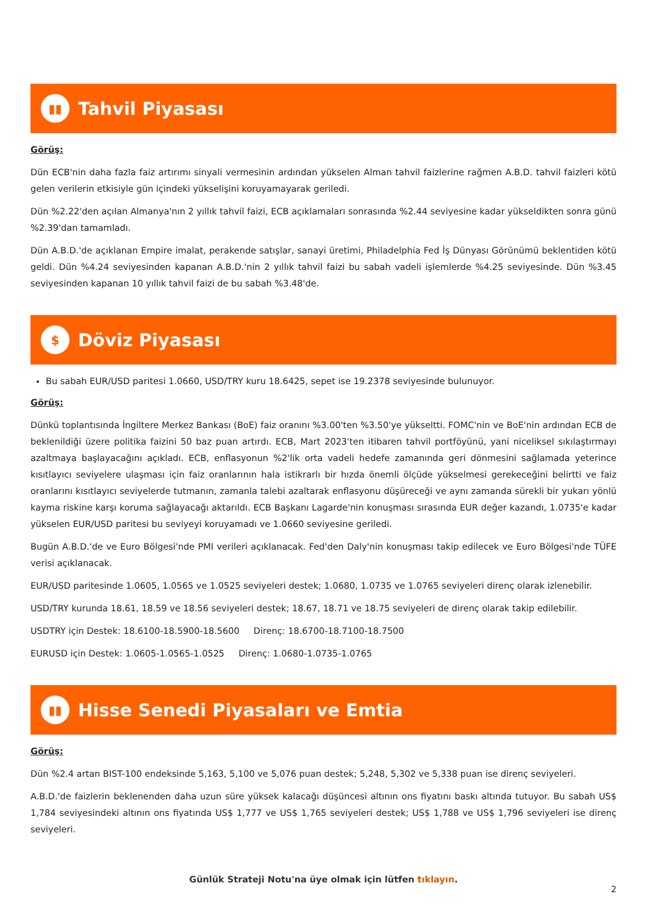▮▮
Tahvil Piyasası
Görüş:
Dün ECB'nin daha fazla faiz artırımı sinyali vermesinin ardından yükselen Alman tahvil faizlerine rağmen A.B.D. tahvil faizleri kötü gelen verilerin etkisiyle gün içindeki yükselişini koruyamayarak geriledi.
Dün %2.22'den açılan Almanya'nın 2 yıllık tahvil faizi, ECB açıklamaları sonrasında %2.44 seviyesine kadar yükseldikten sonra günü %2.39'dan tamamladı.
Dün A.B.D.'de açıklanan Empire imalat, perakende satışlar, sanayi üretimi, Philadelphia Fed İş Dünyası Görünümü beklentiden kötü geldi. Dün %4.24 seviyesinden kapanan A.B.D.'nin 2 yıllık tahvil faizi bu sabah vadeli işlemlerde %4.25 seviyesinde. Dün %3.45 seviyesinden kapanan 10 yıllık tahvil faizi de bu sabah %3.48'de.
$
Döviz Piyasası
Bu sabah EUR/USD paritesi 1.0660, USD/TRY kuru 18.6425, sepet ise 19.2378 seviyesinde bulunuyor.
Görüş:
Dünkü toplantısında İngiltere Merkez Bankası (BoE) faiz oranını %3.00'ten %3.50'ye yükseltti. FOMC'nin ve BoE'nin ardından ECB de beklenildiği üzere politika faizini 50 baz puan artırdı. ECB, Mart 2023'ten itibaren tahvil portföyünü, yani niceliksel sıkılaştırmayı azaltmaya başlayacağını açıkladı. ECB, enflasyonun %2'lik orta vadeli hedefe zamanında geri dönmesini sağlamada yeterince kısıtlayıcı seviyelere ulaşması için faiz oranlarının hala istikrarlı bir hızda önemli ölçüde yükselmesi gerekeceğini belirtti ve faiz oranlarını kısıtlayıcı seviyelerde tutmanın, zamanla talebi azaltarak enflasyonu düşüreceği ve aynı zamanda sürekli bir yukarı yönlü kayma riskine karşı koruma sağlayacağı aktarıldı. ECB Başkanı Lagarde'nin konuşması sırasında EUR değer kazandı, 1.0735'e kadar yükselen EUR/USD paritesi bu seviyeyi koruyamadı ve 1.0660 seviyesine geriledi.
Bugün A.B.D.'de ve Euro Bölgesi'nde PMI verileri açıklanacak. Fed'den Daly'nin konuşması takip edilecek ve Euro Bölgesi'nde TÜFE verisi açıklanacak.
EUR/USD paritesinde 1.0605, 1.0565 ve 1.0525 seviyeleri destek; 1.0680, 1.0735 ve 1.0765 seviyeleri direnç olarak izlenebilir.
USD/TRY kurunda 18.61, 18.59 ve 18.56 seviyeleri destek; 18.67, 18.71 ve 18.75 seviyeleri de direnç olarak takip edilebilir.
USDTRY için Destek: 18.6100-18.5900-18.5600 Direnç: 18.6700-18.7100-18.7500
EURUSD için Destek: 1.0605-1.0565-1.0525 Direnç: 1.0680-1.0735-1.0765
▮▮
Hisse Senedi Piyasaları ve Emtia
Görüş:
Dün %2.4 artan BIST-100 endeksinde 5,163, 5,100 ve 5,076 puan destek; 5,248, 5,302 ve 5,338 puan ise direnç seviyeleri.
A.B.D.'de faizlerin beklenenden daha uzun süre yüksek kalacağı düşüncesi altının ons fiyatını baskı altında tutuyor. Bu sabah US$ 1,784 seviyesindeki altının ons fiyatında US$ 1,777 ve US$ 1,765 seviyeleri destek; US$ 1,788 ve US$ 1,796 seviyeleri ise direnç seviyeleri.
Günlük Strateji Notu'na üye olmak için lütfen tıklayın.
2